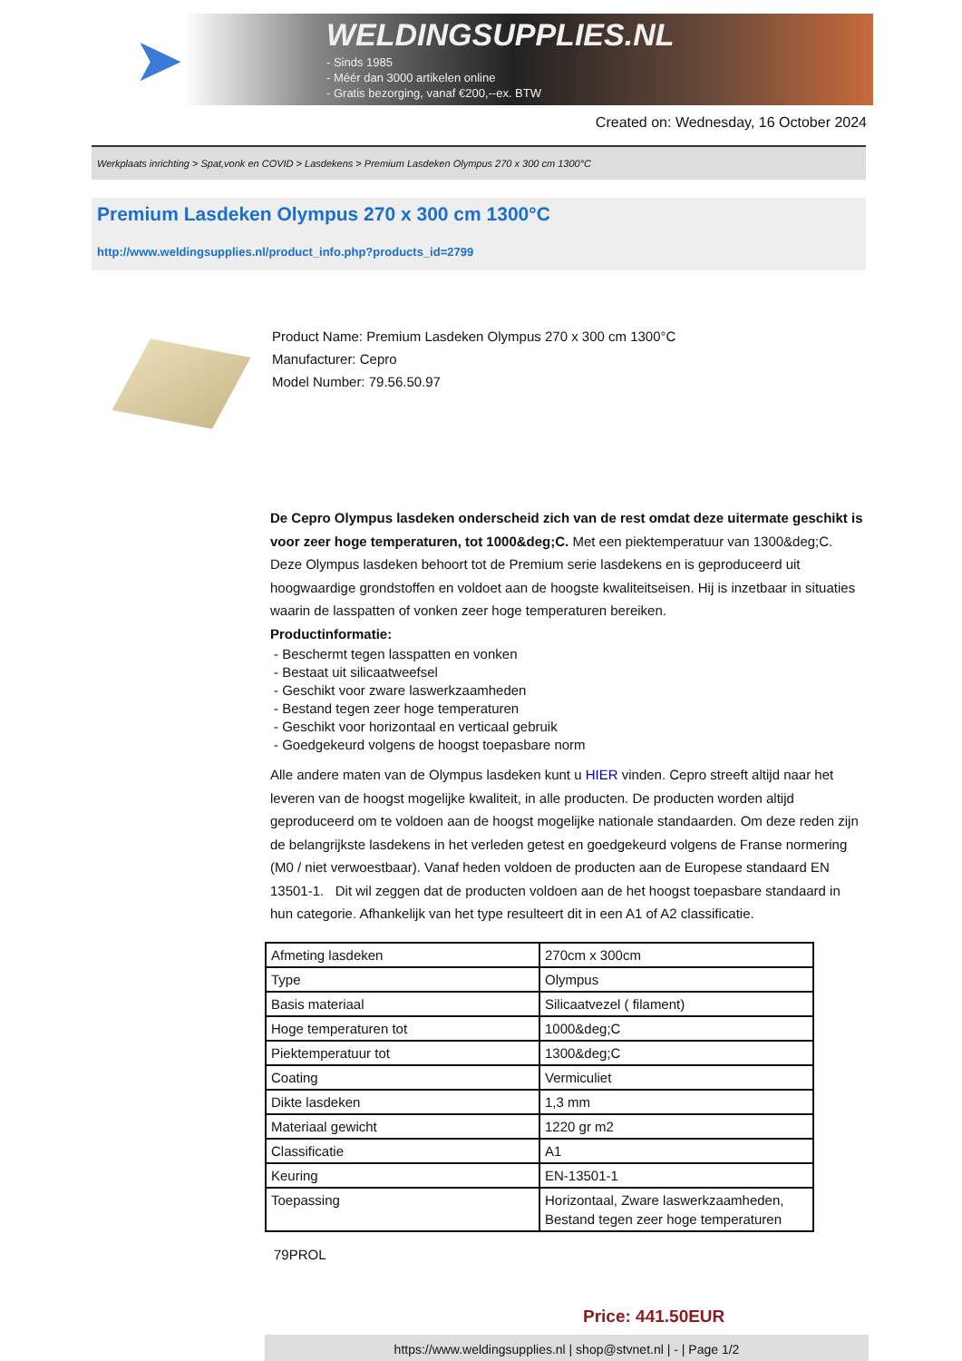➤
WELDINGSUPPLIES.NL
- Sinds 1985
- Méér dan 3000 artikelen online
- Gratis bezorging, vanaf €200,--ex. BTW
Created on: Wednesday, 16 October 2024
Werkplaats inrichting > Spat,vonk en COVID > Lasdekens > Premium Lasdeken Olympus 270 x 300 cm 1300°C
Premium Lasdeken Olympus 270 x 300 cm 1300°C
http://www.weldingsupplies.nl/product_info.php?products_id=2799
Product Name: Premium Lasdeken Olympus 270 x 300 cm 1300°C
Manufacturer: Cepro
Model Number: 79.56.50.97
De Cepro Olympus lasdeken onderscheid zich van de rest omdat deze uitermate geschikt is voor zeer hoge temperaturen, tot 1000&deg;C. Met een piektemperatuur van 1300&deg;C. Deze Olympus lasdeken behoort tot de Premium serie lasdekens en is geproduceerd uit hoogwaardige grondstoffen en voldoet aan de hoogste kwaliteitseisen. Hij is inzetbaar in situaties waarin de lasspatten of vonken zeer hoge temperaturen bereiken.
Productinformatie:
- Beschermt tegen lasspatten en vonken
- Bestaat uit silicaatweefsel
- Geschikt voor zware laswerkzaamheden
- Bestand tegen zeer hoge temperaturen
- Geschikt voor horizontaal en verticaal gebruik
- Goedgekeurd volgens de hoogst toepasbare norm
Alle andere maten van de Olympus lasdeken kunt u HIER vinden. Cepro streeft altijd naar het leveren van de hoogst mogelijke kwaliteit, in alle producten. De producten worden altijd geproduceerd om te voldoen aan de hoogst mogelijke nationale standaarden. Om deze reden zijn de belangrijkste lasdekens in het verleden getest en goedgekeurd volgens de Franse normering (M0 / niet verwoestbaar). Vanaf heden voldoen de producten aan de Europese standaard EN 13501-1. Dit wil zeggen dat de producten voldoen aan de het hoogst toepasbare standaard in hun categorie. Afhankelijk van het type resulteert dit in een A1 of A2 classificatie.
| Afmeting lasdeken | 270cm x 300cm |
| Type | Olympus |
| Basis materiaal | Silicaatvezel ( filament) |
| Hoge temperaturen tot | 1000&deg;C |
| Piektemperatuur tot | 1300&deg;C |
| Coating | Vermiculiet |
| Dikte lasdeken | 1,3 mm |
| Materiaal gewicht | 1220 gr m2 |
| Classificatie | A1 |
| Keuring | EN-13501-1 |
| Toepassing | Horizontaal, Zware laswerkzaamheden, Bestand tegen zeer hoge temperaturen |
79PROL
Price: 441.50EUR
https://www.weldingsupplies.nl | shop@stvnet.nl | - | Page 1/2